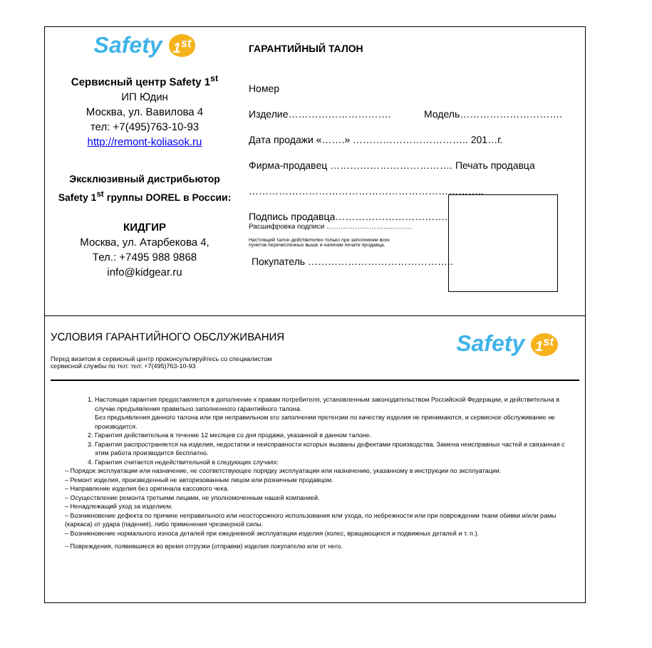Safety 1<sup>st</sup>
Сервисный центр Safety 1<sup>st</sup>
ИП Юдин
Москва, ул. Вавилова 4
тел: +7(495)763-10-93
http://remont-koliasok.ru
Эксклюзивный дистрибьютор
Safety 1<sup>st</sup> группы DOREL в России:
КИДГИР
Москва, ул. Атарбекова 4,
Тел.: +7495 988 9868
info@kidgear.ru
ГАРАНТИЙНЫЙ ТАЛОН
Номер
Изделие…………………………. Модель………………………….
Дата продажи «…….» …………………………….. 201…г.
Фирма-продавец ………………………………. Печать продавца
……………………………………………………………..
Подпись продавца…………………………….
Расшифровка подписи ………………………………
Настоящий талон действителен только при заполнении всех
пунктов перечисленных выше и наличии печати продавца.
Покупатель ……………………………………..
УСЛОВИЯ ГАРАНТИЙНОГО ОБСЛУЖИВАНИЯ
Перед визитом в сервисный центр проконсультируйтесь со специалистом
сервисной службы по тел: тел: +7(495)763-10-93
Safety 1<sup>st</sup>
1. Настоящая гарантия предоставляется в дополнение к правам потребителя, установленным законодательством Российской Федерации, и действительна в случае предъявления правильно заполненного гарантийного талона.
Без предъявления данного талона или при неправильном его заполнении претензии по качеству изделия не принимаются, и сервисное обслуживание не производится.
2. Гарантия действительна в течение 12 месяцев со дня продажи, указанной в данном талоне.
3. Гарантия распространяется на изделия, недостатки и неисправности которых вызваны дефектами производства. Замена неисправных частей и связанная с этим работа производится бесплатно.
4. Гарантия считается недействительной в следующих случаях:
– Порядок эксплуатации или назначение, не соответствующее порядку эксплуатации или назначению, указанному в инструкции по эксплуатации.
– Ремонт изделия, произведенный не авторизованным лицом или розничным продавцом.
– Направление изделия без оригинала кассового чека.
– Осуществление ремонта третьими лицами, не уполномоченным нашей компанией.
– Ненадлежащий уход за изделием.
– Возникновение дефекта по причине неправильного или неосторожного использования или ухода, по небрежности или при повреждении ткани обивки и/или рамы (каркаса) от удара (падения), либо применения чрезмерной силы.
– Возникновение нормального износа деталей при ежедневной эксплуатации изделия (колес, вращающихся и подвижных деталей и т. п.).
– Повреждения, появившиеся во время отгрузки (отправки) изделия покупателю или от него.